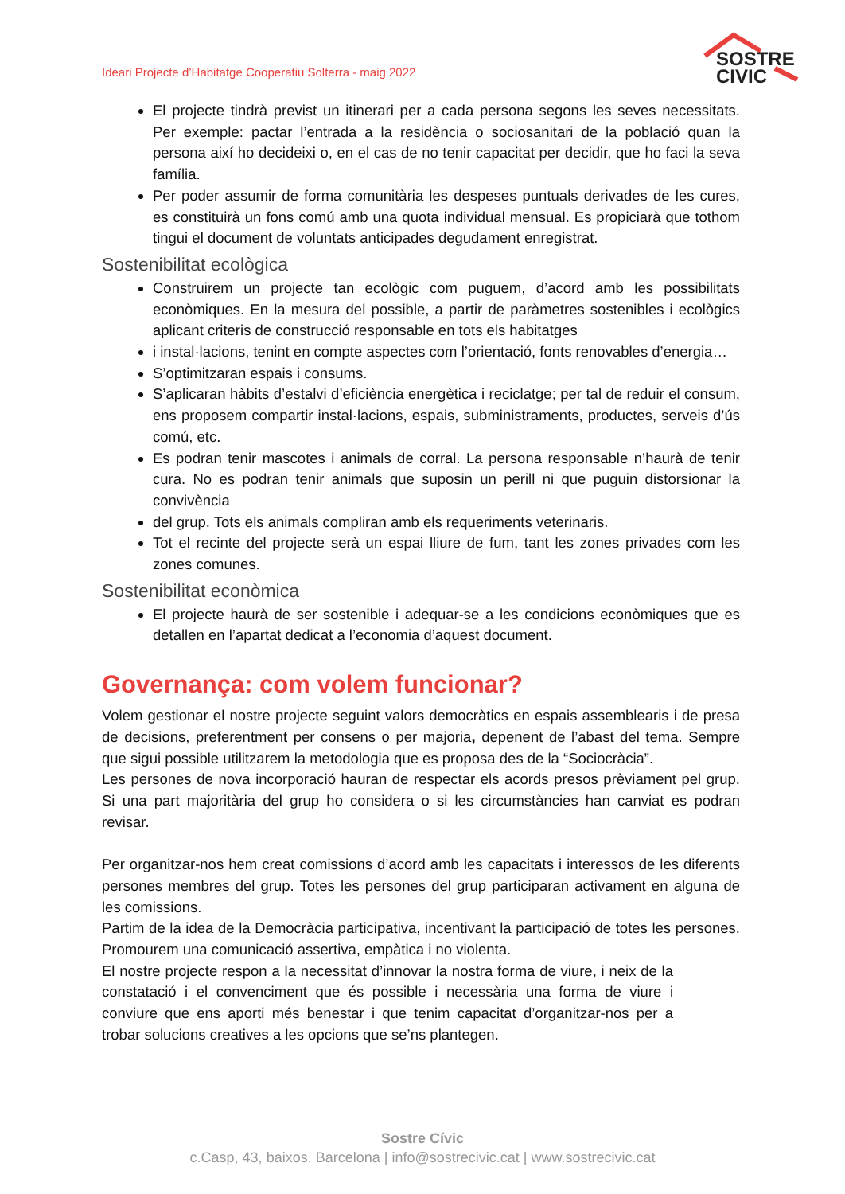Ideari Projecte d’Habitatge Cooperatiu Solterra - maig 2022
SOSTRE
CIVIC
El projecte tindrà previst un itinerari per a cada persona segons les seves necessitats. Per exemple: pactar l’entrada a la residència o sociosanitari de la població quan la persona així ho decideixi o, en el cas de no tenir capacitat per decidir, que ho faci la seva família.
Per poder assumir de forma comunitària les despeses puntuals derivades de les cures, es constituirà un fons comú amb una quota individual mensual. Es propiciarà que tothom tingui el document de voluntats anticipades degudament enregistrat.
Sostenibilitat ecològica
Construirem un projecte tan ecològic com puguem, d’acord amb les possibilitats econòmiques. En la mesura del possible, a partir de paràmetres sostenibles i ecològics aplicant criteris de construcció responsable en tots els habitatges
i instal·lacions, tenint en compte aspectes com l’orientació, fonts renovables d’energia…
S’optimitzaran espais i consums.
S’aplicaran hàbits d’estalvi d’eficiència energètica i reciclatge; per tal de reduir el consum, ens proposem compartir instal·lacions, espais, subministraments, productes, serveis d’ús comú, etc.
Es podran tenir mascotes i animals de corral. La persona responsable n’haurà de tenir cura. No es podran tenir animals que suposin un perill ni que puguin distorsionar la convivència
del grup. Tots els animals compliran amb els requeriments veterinaris.
Tot el recinte del projecte serà un espai lliure de fum, tant les zones privades com les zones comunes.
Sostenibilitat econòmica
El projecte haurà de ser sostenible i adequar-se a les condicions econòmiques que es detallen en l’apartat dedicat a l’economia d’aquest document.
Governança: com volem funcionar?
Volem gestionar el nostre projecte seguint valors democràtics en espais assemblearis i de presa de decisions, preferentment per consens o per majoria, depenent de l’abast del tema. Sempre que sigui possible utilitzarem la metodologia que es proposa des de la “Sociocràcia”.
Les persones de nova incorporació hauran de respectar els acords presos prèviament pel grup. Si una part majoritària del grup ho considera o si les circumstàncies han canviat es podran revisar.
Per organitzar-nos hem creat comissions d’acord amb les capacitats i interessos de les diferents persones membres del grup. Totes les persones del grup participaran activament en alguna de les comissions.
Partim de la idea de la Democràcia participativa, incentivant la participació de totes les persones. Promourem una comunicació assertiva, empàtica i no violenta.
El nostre projecte respon a la necessitat d’innovar la nostra forma de viure, i neix de la constatació i el convenciment que és possible i necessària una forma de viure i conviure que ens aporti més benestar i que tenim capacitat d’organitzar-nos per a trobar solucions creatives a les opcions que se’ns plantegen.
Sostre Cívic
c.Casp, 43, baixos. Barcelona | info@sostrecivic.cat | www.sostrecivic.cat